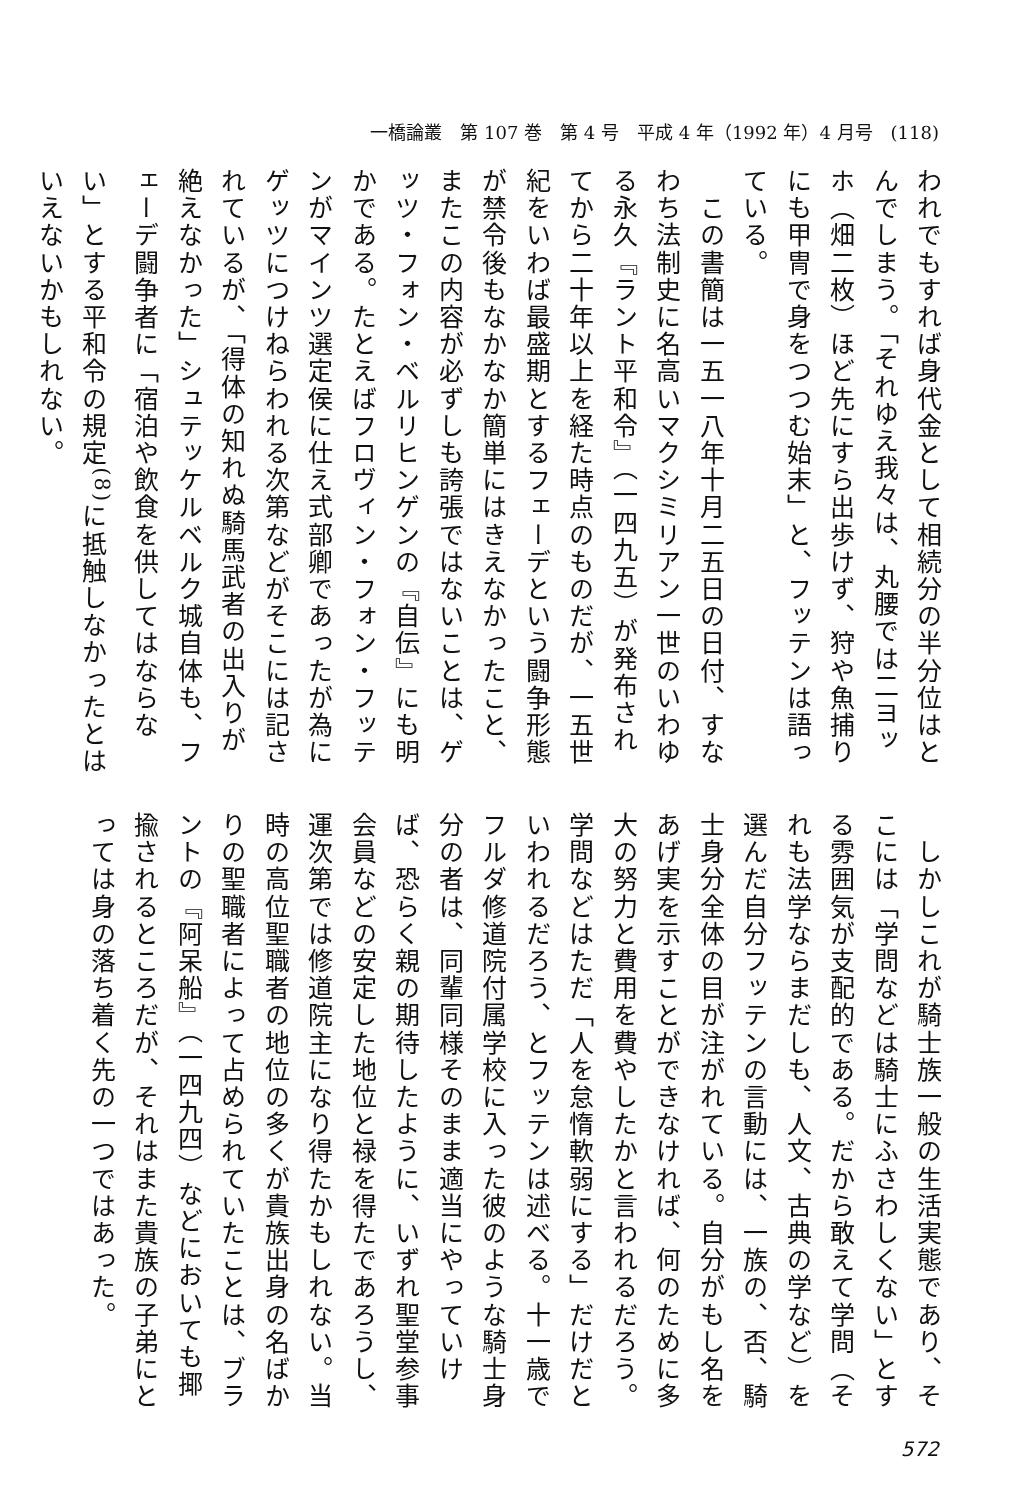一橋論叢　第 107 巻　第 4 号　平成 4 年（1992 年）4 月号　(118)
われでもすれば身代金として相続分の半分位はとんでしまう。「それゆえ我々は、丸腰では二ヨッホ（畑二枚）ほど先にすら出歩けず、狩や魚捕りにも甲冑で身をつつむ始末」と、フッテンは語っている。
　この書簡は一五一八年十月二五日の日付、すなわち法制史に名高いマクシミリアン一世のいわゆる永久『ラント平和令』（一四九五）が発布されてから二十年以上を経た時点のものだが、一五世紀をいわば最盛期とするフェーデという闘争形態が禁令後もなかなか簡単にはきえなかったこと、またこの内容が必ずしも誇張ではないことは、ゲッツ・フォン・ベルリヒンゲンの『自伝』にも明かである。たとえばフロヴィン・フォン・フッテンがマインツ選定侯に仕え式部卿であったが為にゲッツにつけねらわれる次第などがそこには記されているが、「得体の知れぬ騎馬武者の出入りが絶えなかった」シュテッケルベルク城自体も、フェーデ闘争者に「宿泊や飲食を供してはならない」とする平和令の規定<sup>(8)</sup>に抵触しなかったとはいえないかもしれない。
　しかしこれが騎士族一般の生活実態であり、そこには「学問などは騎士にふさわしくない」とする雰囲気が支配的である。だから敢えて学問（それも法学ならまだしも、人文、古典の学など）を選んだ自分フッテンの言動には、一族の、否、騎士身分全体の目が注がれている。自分がもし名をあげ実を示すことができなければ、何のために多大の努力と費用を費やしたかと言われるだろう。学問などはただ「人を怠惰軟弱にする」だけだといわれるだろう、とフッテンは述べる。十一歳でフルダ修道院付属学校に入った彼のような騎士身分の者は、同輩同様そのまま適当にやっていけば、恐らく親の期待したように、いずれ聖堂参事会員などの安定した地位と禄を得たであろうし、運次第では修道院主になり得たかもしれない。当時の高位聖職者の地位の多くが貴族出身の名ばかりの聖職者によって占められていたことは、ブラントの『阿呆船』（一四九四）などにおいても揶揄されるところだが、それはまた貴族の子弟にとっては身の落ち着く先の一つではあった。
572